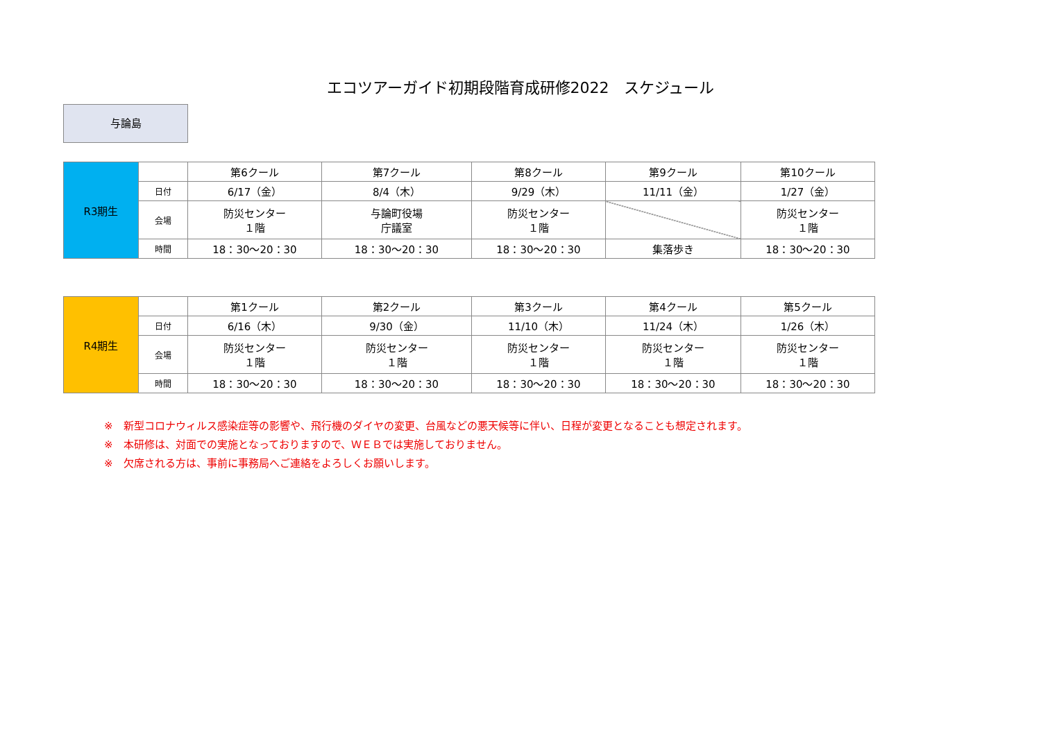エコツアーガイド初期段階育成研修2022　スケジュール
与論島
| R3期生 | | 第6クール | 第7クール | 第8クール | 第9クール | 第10クール |
| | 日付 | 6/17（金） | 8/4（木） | 9/29（木） | 11/11（金） | 1/27（金） |
| | 会場 | 防災センター １階 | 与論町役場 庁議室 | 防災センター １階 | | 防災センター １階 |
| | 時間 | 18：30～20：30 | 18：30～20：30 | 18：30～20：30 | 集落歩き | 18：30～20：30 |
| R4期生 | | 第1クール | 第2クール | 第3クール | 第4クール | 第5クール |
| | 日付 | 6/16（木） | 9/30（金） | 11/10（木） | 11/24（木） | 1/26（木） |
| | 会場 | 防災センター １階 | 防災センター １階 | 防災センター １階 | 防災センター １階 | 防災センター １階 |
| | 時間 | 18：30～20：30 | 18：30～20：30 | 18：30～20：30 | 18：30～20：30 | 18：30～20：30 |
※　新型コロナウィルス感染症等の影響や、飛行機のダイヤの変更、台風などの悪天候等に伴い、日程が変更となることも想定されます。
※　本研修は、対面での実施となっておりますので、ＷＥＢでは実施しておりません。
※　欠席される方は、事前に事務局へご連絡をよろしくお願いします。